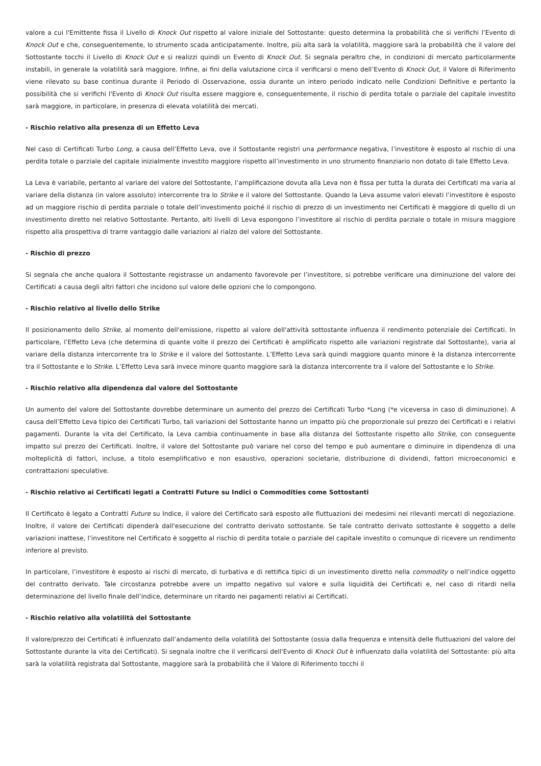valore a cui l'Emittente fissa il Livello di Knock Out rispetto al valore iniziale del Sottostante: questo determina la probabilità che si verifichi l’Evento di Knock Out e che, conseguentemente, lo strumento scada anticipatamente. Inoltre, più alta sarà la volatilità, maggiore sarà la probabilità che il valore del Sottostante tocchi il Livello di Knock Out e si realizzi quindi un Evento di Knock Out. Si segnala peraltro che, in condizioni di mercato particolarmente instabili, in generale la volatilità sarà maggiore. Infine, ai fini della valutazione circa il verificarsi o meno dell’Evento di Knock Out, il Valore di Riferimento viene rilevato su base continua durante il Periodo di Osservazione, ossia durante un intero periodo indicato nelle Condizioni Definitive e pertanto la possibilità che si verifichi l'Evento di Knock Out risulta essere maggiore e, conseguentemente, il rischio di perdita totale o parziale del capitale investito sarà maggiore, in particolare, in presenza di elevata volatilità dei mercati.
- Rischio relativo alla presenza di un Effetto Leva
Nel caso di Certificati Turbo Long, a causa dell’Effetto Leva, ove il Sottostante registri una performance negativa, l’investitore è esposto al rischio di una perdita totale o parziale del capitale inizialmente investito maggiore rispetto all’investimento in uno strumento finanziario non dotato di tale Effetto Leva.
La Leva è variabile, pertanto al variare del valore del Sottostante, l’amplificazione dovuta alla Leva non è fissa per tutta la durata dei Certificati ma varia al variare della distanza (in valore assoluto) intercorrente tra lo Strike e il valore del Sottostante. Quando la Leva assume valori elevati l’investitore è esposto ad un maggiore rischio di perdita parziale o totale dell’investimento poiché il rischio di prezzo di un investimento nei Certificati è maggiore di quello di un investimento diretto nel relativo Sottostante. Pertanto, alti livelli di Leva espongono l’investitore al rischio di perdita parziale o totale in misura maggiore rispetto alla prospettiva di trarre vantaggio dalle variazioni al rialzo del valore del Sottostante.
- Rischio di prezzo
Si segnala che anche qualora il Sottostante registrasse un andamento favorevole per l’investitore, si potrebbe verificare una diminuzione del valore dei Certificati a causa degli altri fattori che incidono sul valore delle opzioni che lo compongono.
- Rischio relativo al livello dello Strike
Il posizionamento dello Strike, al momento dell'emissione, rispetto al valore dell'attività sottostante influenza il rendimento potenziale dei Certificati. In particolare, l’Effetto Leva (che determina di quante volte il prezzo dei Certificati è amplificato rispetto alle variazioni registrate dal Sottostante), varia al variare della distanza intercorrente tra lo Strike e il valore del Sottostante. L’Effetto Leva sarà quindi maggiore quanto minore è la distanza intercorrente tra il Sottostante e lo Strike. L’Effetto Leva sarà invece minore quanto maggiore sarà la distanza intercorrente tra il valore del Sottostante e lo Strike.
- Rischio relativo alla dipendenza dal valore del Sottostante
Un aumento del valore del Sottostante dovrebbe determinare un aumento del prezzo dei Certificati Turbo *Long (*e viceversa in caso di diminuzione). A causa dell’Effetto Leva tipico dei Certificati Turbo, tali variazioni del Sottostante hanno un impatto più che proporzionale sul prezzo dei Certificati e i relativi pagamenti. Durante la vita del Certificato, la Leva cambia continuamente in base alla distanza del Sottostante rispetto allo Strike, con conseguente impatto sul prezzo dei Certificati. Inoltre, il valore del Sottostante può variare nel corso del tempo e può aumentare o diminuire in dipendenza di una molteplicità di fattori, incluse, a titolo esemplificativo e non esaustivo, operazioni societarie, distribuzione di dividendi, fattori microeconomici e contrattazioni speculative.
- Rischio relativo ai Certificati legati a Contratti Future su Indici o Commodities come Sottostanti
Il Certificato è legato a Contratti Future su Indice, il valore del Certificato sarà esposto alle fluttuazioni dei medesimi nei rilevanti mercati di negoziazione. Inoltre, il valore dei Certificati dipenderà dall'esecuzione del contratto derivato sottostante. Se tale contratto derivato sottostante è soggetto a delle variazioni inattese, l’investitore nel Certificato è soggetto al rischio di perdita totale o parziale del capitale investito o comunque di ricevere un rendimento inferiore al previsto.
In particolare, l’investitore è esposto ai rischi di mercato, di turbativa e di rettifica tipici di un investimento diretto nella commodity o nell’indice oggetto del contratto derivato. Tale circostanza potrebbe avere un impatto negativo sul valore e sulla liquidità dei Certificati e, nel caso di ritardi nella determinazione del livello finale dell’indice, determinare un ritardo nei pagamenti relativi ai Certificati.
- Rischio relativo alla volatilità del Sottostante
Il valore/prezzo dei Certificati è influenzato dall’andamento della volatilità del Sottostante (ossia dalla frequenza e intensità delle fluttuazioni del valore del Sottostante durante la vita dei Certificati). Si segnala inoltre che il verificarsi dell'Evento di Knock Out è influenzato dalla volatilità del Sottostante: più alta sarà la volatilità registrata dal Sottostante, maggiore sarà la probabilità che il Valore di Riferimento tocchi il